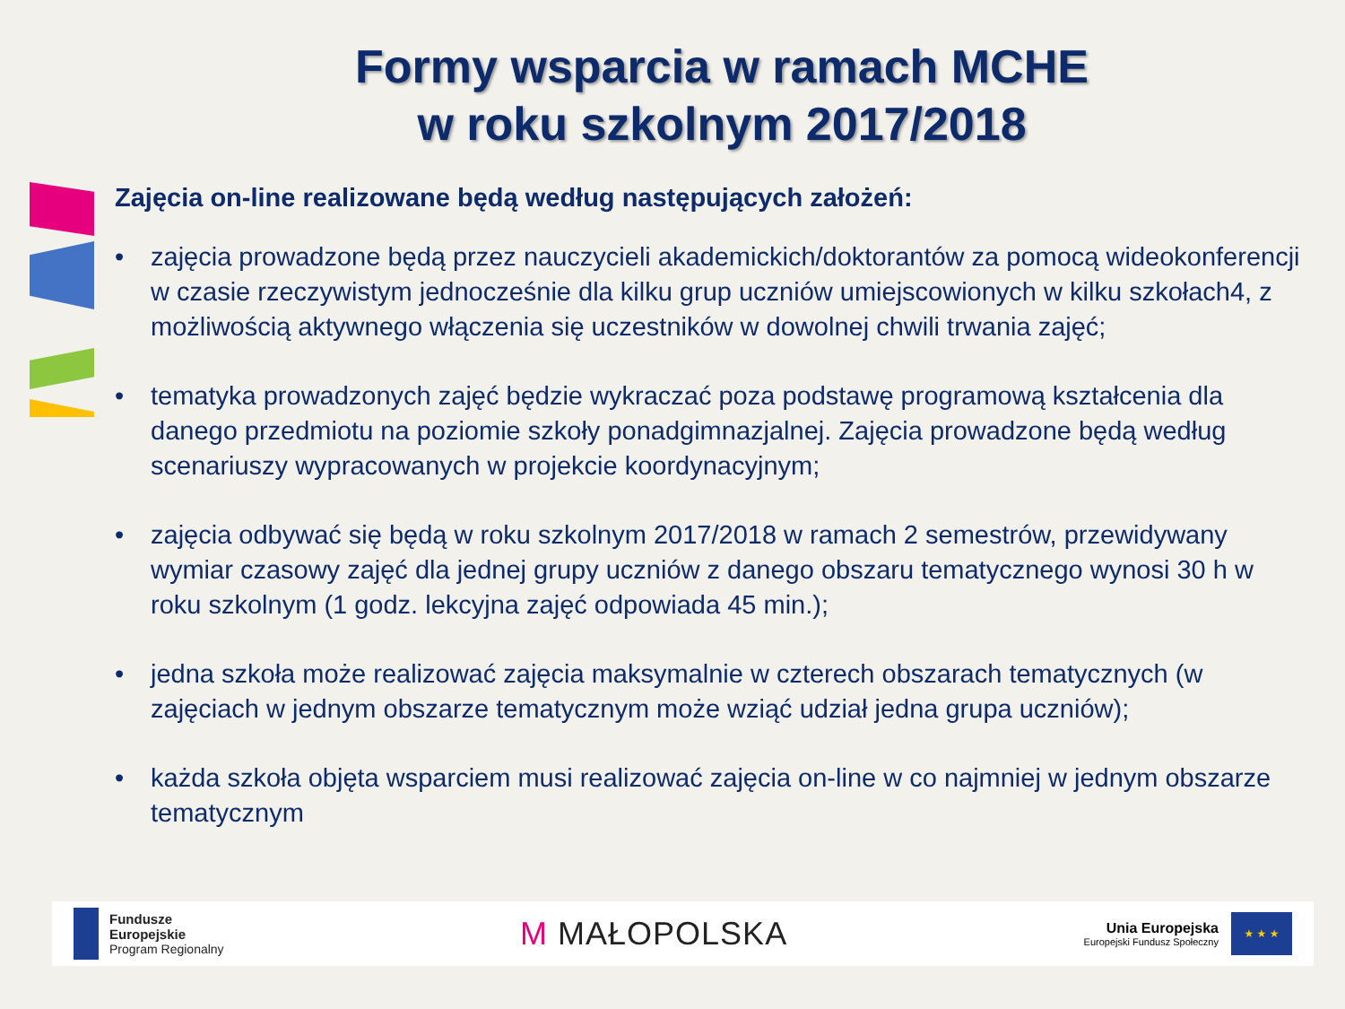Formy wsparcia w ramach MCHE
w roku szkolnym 2017/2018
Zajęcia on-line realizowane będą według następujących założeń:
• zajęcia prowadzone będą przez nauczycieli akademickich/doktorantów za pomocą wideokonferencji w czasie rzeczywistym jednocześnie dla kilku grup uczniów umiejscowionych w kilku szkołach4, z możliwością aktywnego włączenia się uczestników w dowolnej chwili trwania zajęć;
• tematyka prowadzonych zajęć będzie wykraczać poza podstawę programową kształcenia dla danego przedmiotu na poziomie szkoły ponadgimnazjalnej. Zajęcia prowadzone będą według scenariuszy wypracowanych w projekcie koordynacyjnym;
• zajęcia odbywać się będą w roku szkolnym 2017/2018 w ramach 2 semestrów, przewidywany wymiar czasowy zajęć dla jednej grupy uczniów z danego obszaru tematycznego wynosi 30 h w roku szkolnym (1 godz. lekcyjna zajęć odpowiada 45 min.);
• jedna szkoła może realizować zajęcia maksymalnie w czterech obszarach tematycznych (w zajęciach w jednym obszarze tematycznym może wziąć udział jedna grupa uczniów);
• każda szkoła objęta wsparciem musi realizować zajęcia on-line w co najmniej w jednym obszarze tematycznym
Fundusze
Europejskie
Program Regionalny
M MAŁOPOLSKA
Unia Europejska
Europejski Fundusz Społeczny
★ ★ ★